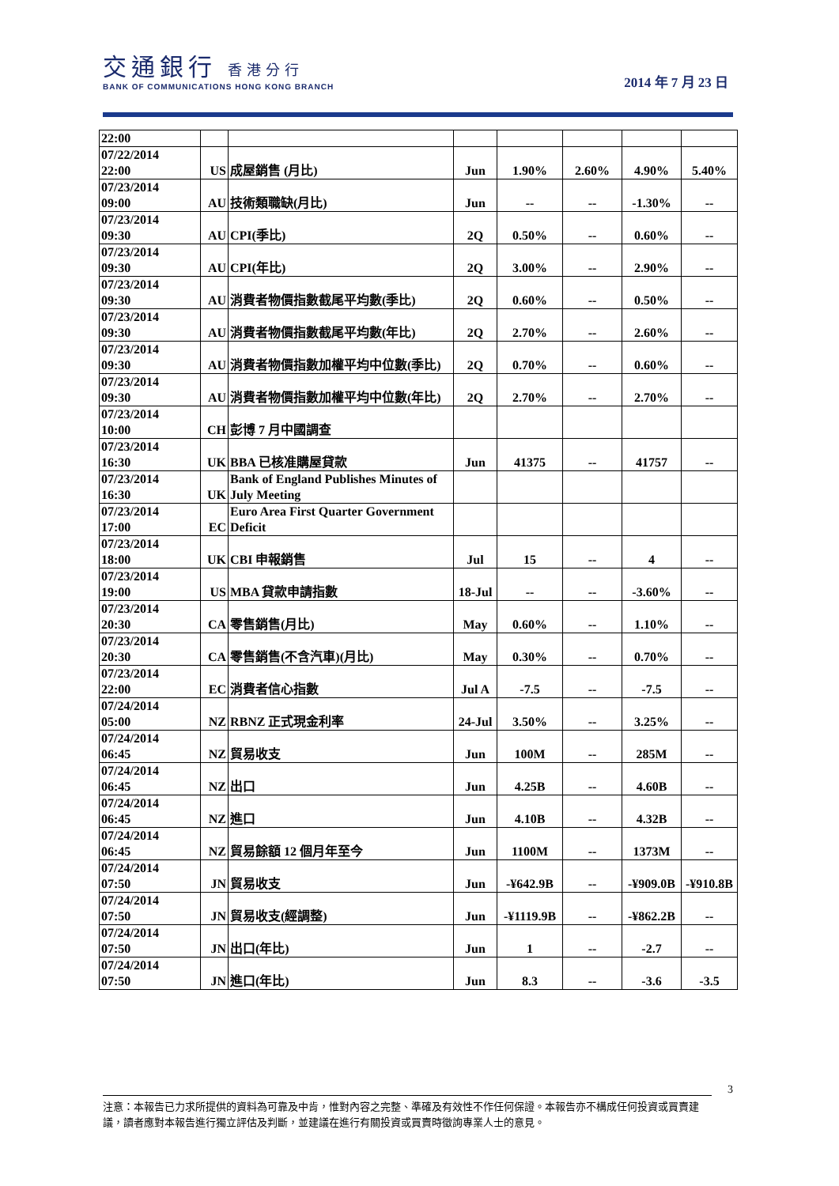交通銀行 香港分行
BANK OF COMMUNICATIONS HONG KONG BRANCH
2014 年 7 月 23 日
| 22:00 | | | | | | | |
| 07/22/2014 22:00 | US | 成屋銷售 (月比) | Jun | 1.90% | 2.60% | 4.90% | 5.40% |
| 07/23/2014 09:00 | AU | 技術類職缺(月比) | Jun | -- | -- | -1.30% | -- |
| 07/23/2014 09:30 | AU | CPI(季比) | 2Q | 0.50% | -- | 0.60% | -- |
| 07/23/2014 09:30 | AU | CPI(年比) | 2Q | 3.00% | -- | 2.90% | -- |
| 07/23/2014 09:30 | AU | 消費者物價指數截尾平均數(季比) | 2Q | 0.60% | -- | 0.50% | -- |
| 07/23/2014 09:30 | AU | 消費者物價指數截尾平均數(年比) | 2Q | 2.70% | -- | 2.60% | -- |
| 07/23/2014 09:30 | AU | 消費者物價指數加權平均中位數(季比) | 2Q | 0.70% | -- | 0.60% | -- |
| 07/23/2014 09:30 | AU | 消費者物價指數加權平均中位數(年比) | 2Q | 2.70% | -- | 2.70% | -- |
| 07/23/2014 10:00 | CH | 彭博 7 月中國調查 | | | | | |
| 07/23/2014 16:30 | UK | BBA 已核准購屋貸款 | Jun | 41375 | -- | 41757 | -- |
| 07/23/2014 16:30 | UK | Bank of England Publishes Minutes of July Meeting | | | | | |
| 07/23/2014 17:00 | EC | Euro Area First Quarter Government Deficit | | | | | |
| 07/23/2014 18:00 | UK | CBI 申報銷售 | Jul | 15 | -- | 4 | -- |
| 07/23/2014 19:00 | US | MBA 貸款申請指數 | 18-Jul | -- | -- | -3.60% | -- |
| 07/23/2014 20:30 | CA | 零售銷售(月比) | May | 0.60% | -- | 1.10% | -- |
| 07/23/2014 20:30 | CA | 零售銷售(不含汽車)(月比) | May | 0.30% | -- | 0.70% | -- |
| 07/23/2014 22:00 | EC | 消費者信心指數 | Jul A | -7.5 | -- | -7.5 | -- |
| 07/24/2014 05:00 | NZ | RBNZ 正式現金利率 | 24-Jul | 3.50% | -- | 3.25% | -- |
| 07/24/2014 06:45 | NZ | 貿易收支 | Jun | 100M | -- | 285M | -- |
| 07/24/2014 06:45 | NZ | 出口 | Jun | 4.25B | -- | 4.60B | -- |
| 07/24/2014 06:45 | NZ | 進口 | Jun | 4.10B | -- | 4.32B | -- |
| 07/24/2014 06:45 | NZ | 貿易餘額 12 個月年至今 | Jun | 1100M | -- | 1373M | -- |
| 07/24/2014 07:50 | JN | 貿易收支 | Jun | -¥642.9B | -- | -¥909.0B | -¥910.8B |
| 07/24/2014 07:50 | JN | 貿易收支(經調整) | Jun | -¥1119.9B | -- | -¥862.2B | -- |
| 07/24/2014 07:50 | JN | 出口(年比) | Jun | 1 | -- | -2.7 | -- |
| 07/24/2014 07:50 | JN | 進口(年比) | Jun | 8.3 | -- | -3.6 | -3.5 |
3
注意：本報告已力求所提供的資料為可靠及中肯，惟對內容之完整、準確及有效性不作任何保證。本報告亦不構成任何投資或買賣建議，讀者應對本報告進行獨立評估及判斷，並建議在進行有關投資或買賣時徵詢專業人士的意見。